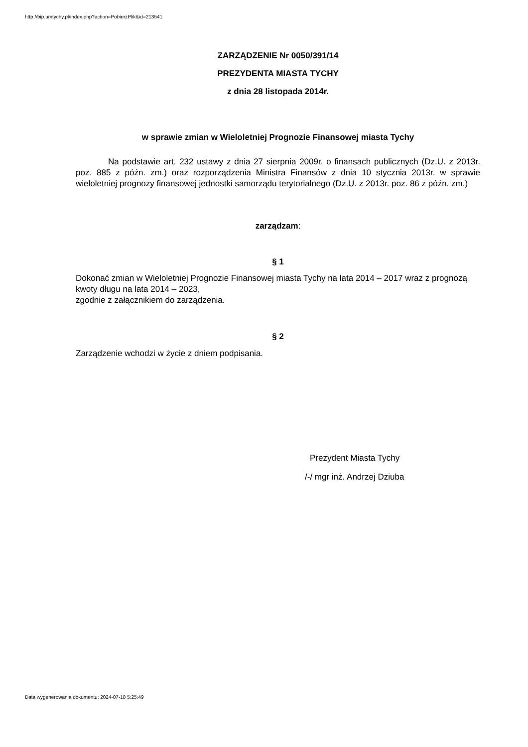http://bip.umtychy.pl/index.php?action=PobierzPlik&id=213541
ZARZĄDZENIE Nr 0050/391/14
PREZYDENTA MIASTA TYCHY
z dnia 28 listopada 2014r.
w sprawie zmian w Wieloletniej Prognozie Finansowej miasta Tychy
Na podstawie art. 232 ustawy z dnia 27 sierpnia 2009r. o finansach publicznych (Dz.U. z 2013r. poz. 885 z późn. zm.) oraz rozporządzenia Ministra Finansów z dnia 10 stycznia 2013r. w sprawie wieloletniej prognozy finansowej jednostki samorządu terytorialnego (Dz.U. z 2013r. poz. 86 z późn. zm.)
zarządzam:
§ 1
Dokonać zmian w Wieloletniej Prognozie Finansowej miasta Tychy na lata 2014 – 2017 wraz z prognozą kwoty długu na lata 2014 – 2023,
zgodnie z załącznikiem do zarządzenia.
§ 2
Zarządzenie wchodzi w życie z dniem podpisania.
Prezydent Miasta Tychy
/-/ mgr inż. Andrzej Dziuba
Data wygenerowania dokumentu: 2024-07-18 5:25:49